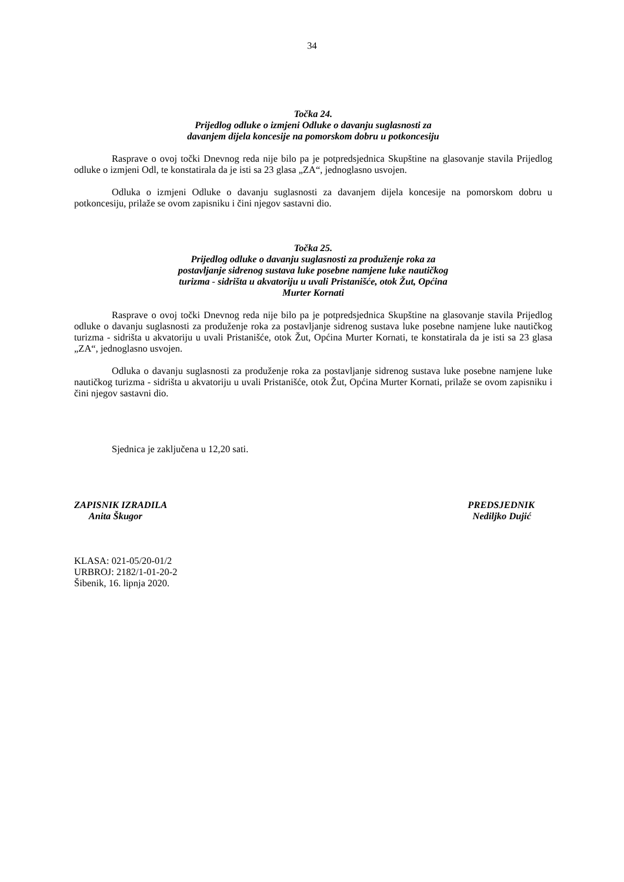34
Točka 24.
Prijedlog odluke o izmjeni Odluke o davanju suglasnosti za
davanjem dijela koncesije na pomorskom dobru u potkoncesiju
Rasprave o ovoj točki Dnevnog reda nije bilo pa je potpredsjednica Skupštine na glasovanje stavila Prijedlog odluke o izmjeni Odl, te konstatirala da je isti sa 23 glasa „ZA“, jednoglasno usvojen.
Odluka o izmjeni Odluke o davanju suglasnosti za davanjem dijela koncesije na pomorskom dobru u potkoncesiju, prilaže se ovom zapisniku i čini njegov sastavni dio.
Točka 25.
Prijedlog odluke o davanju suglasnosti za produženje roka za
postavljanje sidrenog sustava luke posebne namjene luke nautičkog
turizma - sidrišta u akvatoriju u uvali Pristanišće, otok Žut, Općina
Murter Kornati
Rasprave o ovoj točki Dnevnog reda nije bilo pa je potpredsjednica Skupštine na glasovanje stavila Prijedlog odluke o davanju suglasnosti za produženje roka za postavljanje sidrenog sustava luke posebne namjene luke nautičkog turizma - sidrišta u akvatoriju u uvali Pristanišće, otok Žut, Općina Murter Kornati, te konstatirala da je isti sa 23 glasa „ZA“, jednoglasno usvojen.
Odluka o davanju suglasnosti za produženje roka za postavljanje sidrenog sustava luke posebne namjene luke nautičkog turizma - sidrišta u akvatoriju u uvali Pristanišće, otok Žut, Općina Murter Kornati, prilaže se ovom zapisniku i čini njegov sastavni dio.
Sjednica je zaključena u 12,20 sati.
ZAPISNIK IZRADILA
Anita Škugor
PREDSJEDNIK
Nediljko Dujić
KLASA: 021-05/20-01/2
URBROJ: 2182/1-01-20-2
Šibenik, 16. lipnja 2020.